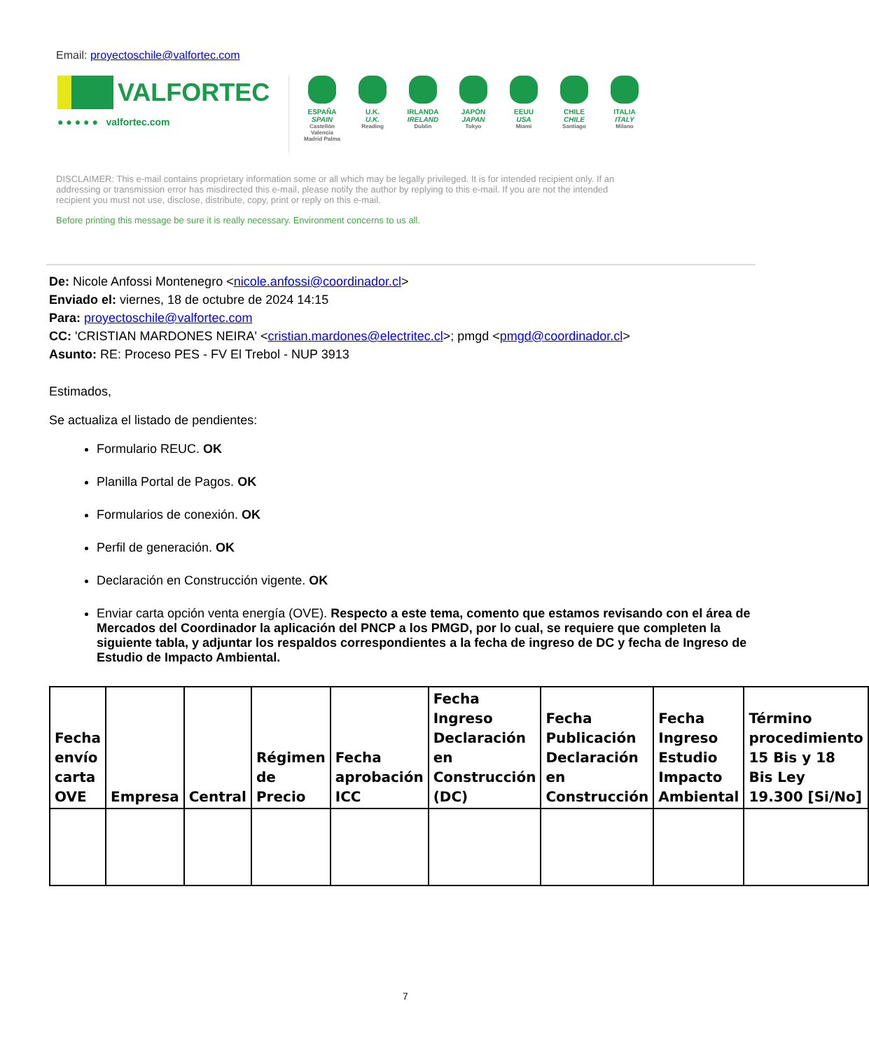Email: proyectoschile@valfortec.com
VALFORTEC
● ● ● ● ● valfortec.com
ESPAÑA
SPAIN
Castellón Valencia Madrid Palma
U.K.
U.K.
Reading
IRLANDA
IRELAND
Dublin
JAPÓN
JAPAN
Tokyo
EEUU
USA
Miami
CHILE
CHILE
Santiago
ITALIA
ITALY
Milano
DISCLAIMER: This e-mail contains proprietary information some or all which may be legally privileged. It is for intended recipient only. If an addressing or transmission error has misdirected this e-mail, please notify the author by replying to this e-mail. If you are not the intended recipient you must not use, disclose, distribute, copy, print or reply on this e-mail.
Before printing this message be sure it is really necessary. Environment concerns to us all.
De: Nicole Anfossi Montenegro <nicole.anfossi@coordinador.cl>
Enviado el: viernes, 18 de octubre de 2024 14:15
Para: proyectoschile@valfortec.com
CC: 'CRISTIAN MARDONES NEIRA' <cristian.mardones@electritec.cl>; pmgd <pmgd@coordinador.cl>
Asunto: RE: Proceso PES - FV El Trebol - NUP 3913
Estimados,
Se actualiza el listado de pendientes:
Formulario REUC. OK
Planilla Portal de Pagos. OK
Formularios de conexión. OK
Perfil de generación. OK
Declaración en Construcción vigente. OK
Enviar carta opción venta energía (OVE). Respecto a este tema, comento que estamos revisando con el área de Mercados del Coordinador la aplicación del PNCP a los PMGD, por lo cual, se requiere que completen la siguiente tabla, y adjuntar los respaldos correspondientes a la fecha de ingreso de DC y fecha de Ingreso de Estudio de Impacto Ambiental.
| Fecha envío carta OVE | Empresa | Central | Régimen de Precio | Fecha aprobación ICC | Fecha Ingreso Declaración en Construcción (DC) | Fecha Publicación Declaración en Construcción | Fecha Ingreso Estudio Impacto Ambiental | Término procedimiento 15 Bis y 18 Bis Ley 19.300 [Si/No] |
| --- | --- | --- | --- | --- | --- | --- | --- | --- |
7